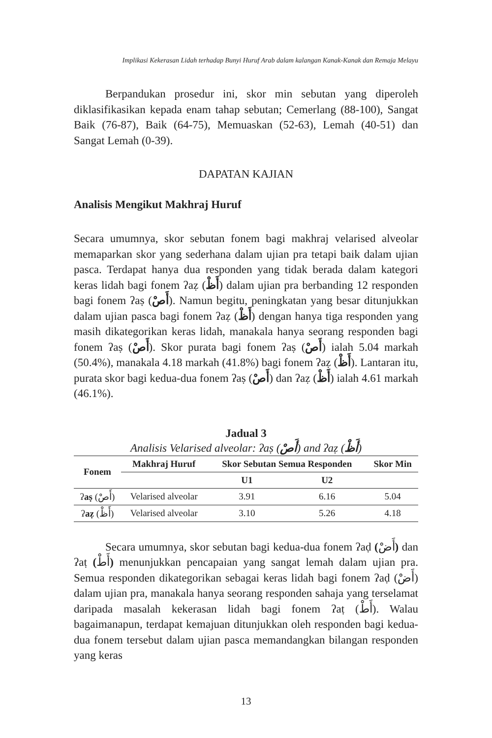Implikasi Kekerasan Lidah terhadap Bunyi Huruf Arab dalam kalangan Kanak-Kanak dan Remaja Melayu
Berpandukan prosedur ini, skor min sebutan yang diperoleh diklasifikasikan kepada enam tahap sebutan; Cemerlang (88-100), Sangat Baik (76-87), Baik (64-75), Memuaskan (52-63), Lemah (40-51) dan Sangat Lemah (0-39).
DAPATAN KAJIAN
Analisis Mengikut Makhraj Huruf
Secara umumnya, skor sebutan fonem bagi makhraj velarised alveolar memaparkan skor yang sederhana dalam ujian pra tetapi baik dalam ujian pasca. Terdapat hanya dua responden yang tidak berada dalam kategori keras lidah bagi fonem ʔaẓ (أَظْ) dalam ujian pra berbanding 12 responden bagi fonem ʔaṣ (أَصْ). Namun begitu, peningkatan yang besar ditunjukkan dalam ujian pasca bagi fonem ʔaẓ (أَظْ) dengan hanya tiga responden yang masih dikategorikan keras lidah, manakala hanya seorang responden bagi fonem ʔaṣ (أَصْ). Skor purata bagi fonem ʔaṣ (أَصْ) ialah 5.04 markah (50.4%), manakala 4.18 markah (41.8%) bagi fonem ʔaẓ (أَظْ). Lantaran itu, purata skor bagi kedua-dua fonem ʔaṣ (أَصْ) dan ʔaẓ (أَظْ) ialah 4.61 markah (46.1%).
Jadual 3
Analisis Velarised alveolar: ʔaṣ (أَصْ) and ʔaẓ (أَظْ)
| Fonem | Makhraj Huruf | Skor Sebutan Semua Responden | | Skor Min |
| --- | --- | --- | --- | --- |
| | | U1 | U2 | |
| ʔ aṣ (أَصْ) | Velarised alveolar | 3.91 | 6.16 | 5.04 |
| ʔ aẓ (أَظْ) | Velarised alveolar | 3.10 | 5.26 | 4.18 |
Secara umumnya, skor sebutan bagi kedua-dua fonem ʔaḍ (أَضْ) dan ʔaṭ (أَطْ) menunjukkan pencapaian yang sangat lemah dalam ujian pra. Semua responden dikategorikan sebagai keras lidah bagi fonem ʔaḍ (أَضْ) dalam ujian pra, manakala hanya seorang responden sahaja yang terselamat daripada masalah kekerasan lidah bagi fonem ʔaṭ (أَطْ). Walau bagaimanapun, terdapat kemajuan ditunjukkan oleh responden bagi kedua-dua fonem tersebut dalam ujian pasca memandangkan bilangan responden yang keras
13